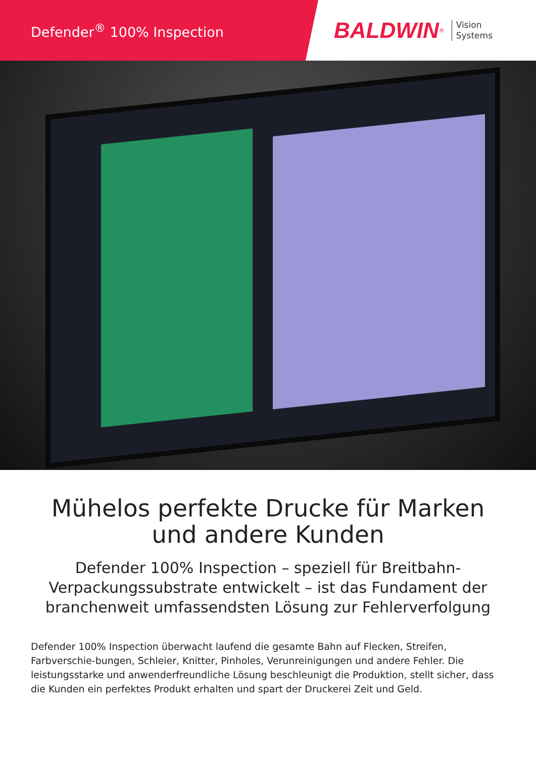Defender<sup>®</sup> 100% Inspection
BALDWIN<sup>®</sup>
Vision
Systems
Mühelos perfekte Drucke für Marken
und andere Kunden
Defender 100% Inspection – speziell für Breitbahn-Verpackungssubstrate entwickelt – ist das Fundament der branchenweit umfassendsten Lösung zur Fehlerverfolgung
Defender 100% Inspection überwacht laufend die gesamte Bahn auf Flecken, Streifen, Farbverschie-bungen, Schleier, Knitter, Pinholes, Verunreinigungen und andere Fehler. Die leistungsstarke und anwenderfreundliche Lösung beschleunigt die Produktion, stellt sicher, dass die Kunden ein perfektes Produkt erhalten und spart der Druckerei Zeit und Geld.